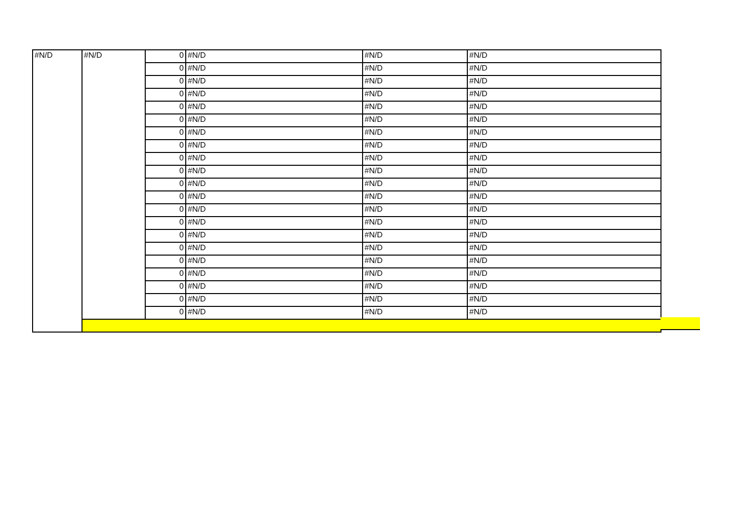| #N/D | #N/D | 0 | #N/D | #N/D | #N/D |
| | | 0 | #N/D | #N/D | #N/D |
| | | 0 | #N/D | #N/D | #N/D |
| | | 0 | #N/D | #N/D | #N/D |
| | | 0 | #N/D | #N/D | #N/D |
| | | 0 | #N/D | #N/D | #N/D |
| | | 0 | #N/D | #N/D | #N/D |
| | | 0 | #N/D | #N/D | #N/D |
| | | 0 | #N/D | #N/D | #N/D |
| | | 0 | #N/D | #N/D | #N/D |
| | | 0 | #N/D | #N/D | #N/D |
| | | 0 | #N/D | #N/D | #N/D |
| | | 0 | #N/D | #N/D | #N/D |
| | | 0 | #N/D | #N/D | #N/D |
| | | 0 | #N/D | #N/D | #N/D |
| | | 0 | #N/D | #N/D | #N/D |
| | | 0 | #N/D | #N/D | #N/D |
| | | 0 | #N/D | #N/D | #N/D |
| | | 0 | #N/D | #N/D | #N/D |
| | | 0 | #N/D | #N/D | #N/D |
| | | 0 | #N/D | #N/D | #N/D |